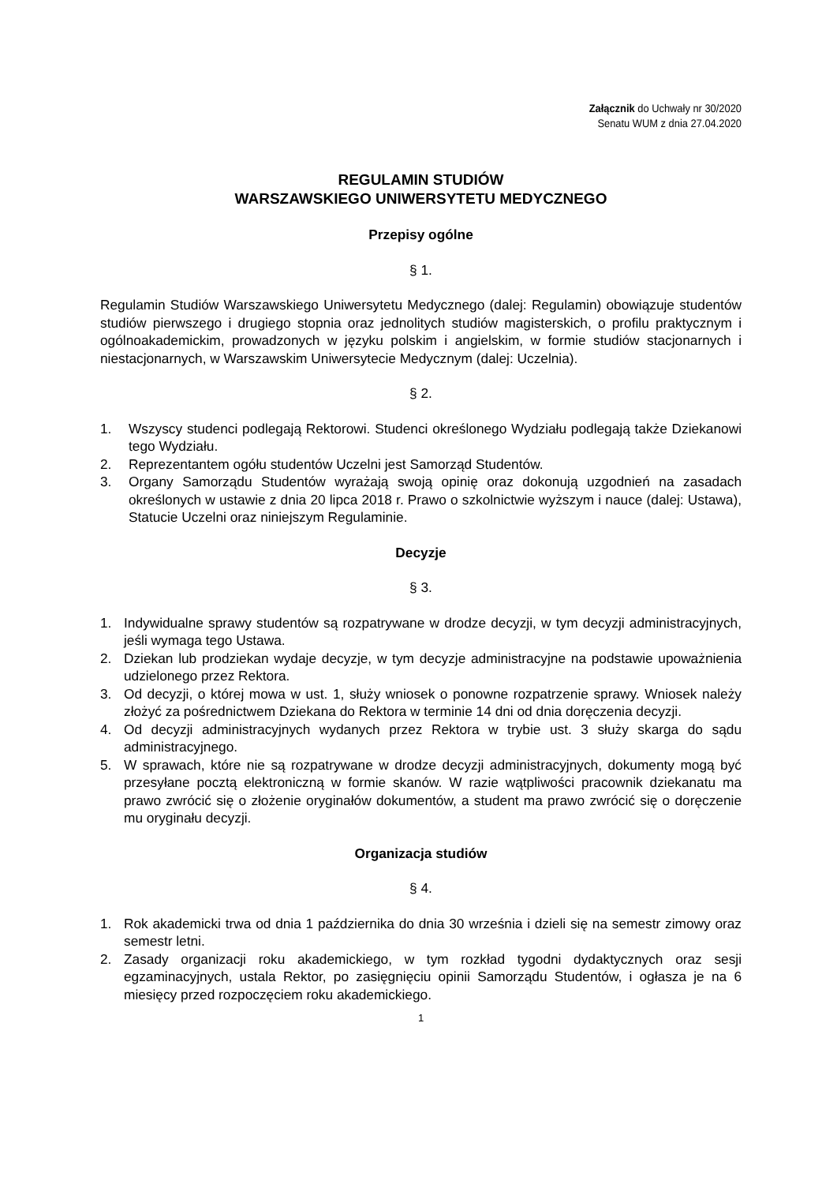Załącznik do Uchwały nr 30/2020
Senatu WUM z dnia 27.04.2020
REGULAMIN STUDIÓW
WARSZAWSKIEGO UNIWERSYTETU MEDYCZNEGO
Przepisy ogólne
§ 1.
Regulamin Studiów Warszawskiego Uniwersytetu Medycznego (dalej: Regulamin) obowiązuje studentów studiów pierwszego i drugiego stopnia oraz jednolitych studiów magisterskich, o profilu praktycznym i ogólnoakademickim, prowadzonych w języku polskim i angielskim, w formie studiów stacjonarnych i niestacjonarnych, w Warszawskim Uniwersytecie Medycznym (dalej: Uczelnia).
§ 2.
1. Wszyscy studenci podlegają Rektorowi. Studenci określonego Wydziału podlegają także Dziekanowi tego Wydziału.
2. Reprezentantem ogółu studentów Uczelni jest Samorząd Studentów.
3. Organy Samorządu Studentów wyrażają swoją opinię oraz dokonują uzgodnień na zasadach określonych w ustawie z dnia 20 lipca 2018 r. Prawo o szkolnictwie wyższym i nauce (dalej: Ustawa), Statucie Uczelni oraz niniejszym Regulaminie.
Decyzje
§ 3.
1. Indywidualne sprawy studentów są rozpatrywane w drodze decyzji, w tym decyzji administracyjnych, jeśli wymaga tego Ustawa.
2. Dziekan lub prodziekan wydaje decyzje, w tym decyzje administracyjne na podstawie upoważnienia udzielonego przez Rektora.
3. Od decyzji, o której mowa w ust. 1, służy wniosek o ponowne rozpatrzenie sprawy. Wniosek należy złożyć za pośrednictwem Dziekana do Rektora w terminie 14 dni od dnia doręczenia decyzji.
4. Od decyzji administracyjnych wydanych przez Rektora w trybie ust. 3 służy skarga do sądu administracyjnego.
5. W sprawach, które nie są rozpatrywane w drodze decyzji administracyjnych, dokumenty mogą być przesyłane pocztą elektroniczną w formie skanów. W razie wątpliwości pracownik dziekanatu ma prawo zwrócić się o złożenie oryginałów dokumentów, a student ma prawo zwrócić się o doręczenie mu oryginału decyzji.
Organizacja studiów
§ 4.
1. Rok akademicki trwa od dnia 1 października do dnia 30 września i dzieli się na semestr zimowy oraz semestr letni.
2. Zasady organizacji roku akademickiego, w tym rozkład tygodni dydaktycznych oraz sesji egzaminacyjnych, ustala Rektor, po zasięgnięciu opinii Samorządu Studentów, i ogłasza je na 6 miesięcy przed rozpoczęciem roku akademickiego.
1